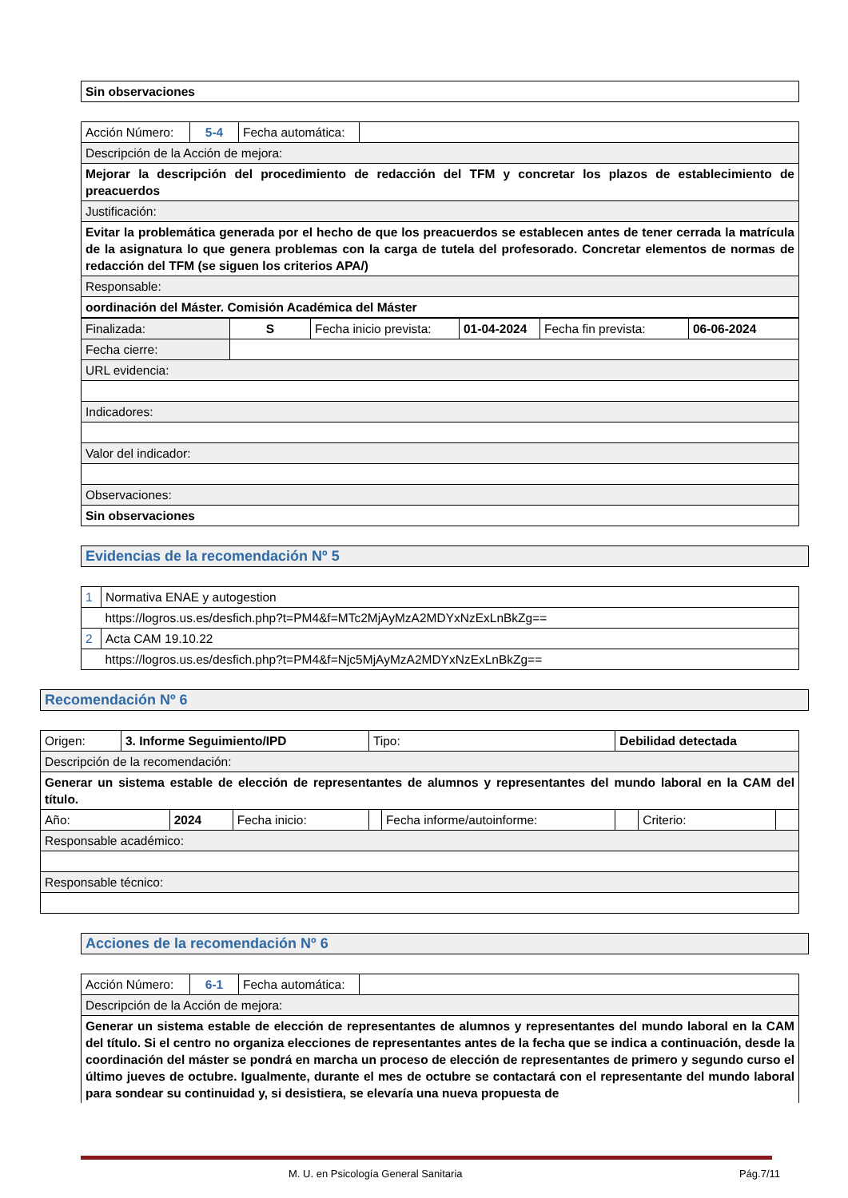| Sin observaciones |
| Acción Número: | 5-4 | Fecha automática: | |
| Descripción de la Acción de mejora: | | | |
| Mejorar la descripción del procedimiento de redacción del TFM y concretar los plazos de establecimiento de preacuerdos | | | |
| Justificación: | | | |
| Evitar la problemática generada por el hecho de que los preacuerdos se establecen antes de tener cerrada la matrícula de la asignatura lo que genera problemas con la carga de tutela del profesorado. Concretar elementos de normas de redacción del TFM (se siguen los criterios APA/) | | | |
| Responsable: | | | |
| oordinación del Máster. Comisión Académica del Máster | | | |
| Finalizada: | S | Fecha inicio prevista: | 01-04-2024 | Fecha fin prevista: | 06-06-2024 |
| Fecha cierre: | | | | | |
| URL evidencia: | | | | | |
| Indicadores: | | | | | |
| Valor del indicador: | | | | | |
| Observaciones: | | | | | |
| Sin observaciones | | | | | |
Evidencias de la recomendación Nº 5
| 1 | Normativa ENAE y autogestion |
| | https://logros.us.es/desfich.php?t=PM4&f=MTc2MjAyMzA2MDYxNzExLnBkZg== |
| 2 | Acta CAM 19.10.22 |
| | https://logros.us.es/desfich.php?t=PM4&f=Njc5MjAyMzA2MDYxNzExLnBkZg== |
Recomendación Nº 6
| Origen: | 3. Informe Seguimiento/IPD | | | Tipo: | | Debilidad detectada | | |
| Descripción de la recomendación: | | | | | | | | |
| Generar un sistema estable de elección de representantes de alumnos y representantes del mundo laboral en la CAM del título. | | | | | | | | |
| Año: | | 2024 | Fecha inicio: | | Fecha informe/autoinforme: | | Criterio: | |
| Responsable académico: | | | | | | | | |
| Responsable técnico: | | | | | | | | |
Acciones de la recomendación Nº 6
| Acción Número: | 6-1 | Fecha automática: | |
| Descripción de la Acción de mejora: | | | |
| Generar un sistema estable de elección de representantes de alumnos y representantes del mundo laboral en la CAM del título. Si el centro no organiza elecciones de representantes antes de la fecha que se indica a continuación, desde la coordinación del máster se pondrá en marcha un proceso de elección de representantes de primero y segundo curso el último jueves de octubre. Igualmente, durante el mes de octubre se contactará con el representante del mundo laboral para sondear su continuidad y, si desistiera, se elevaría una nueva propuesta de | | | |
M. U. en Psicología General Sanitaria Pág.7/11